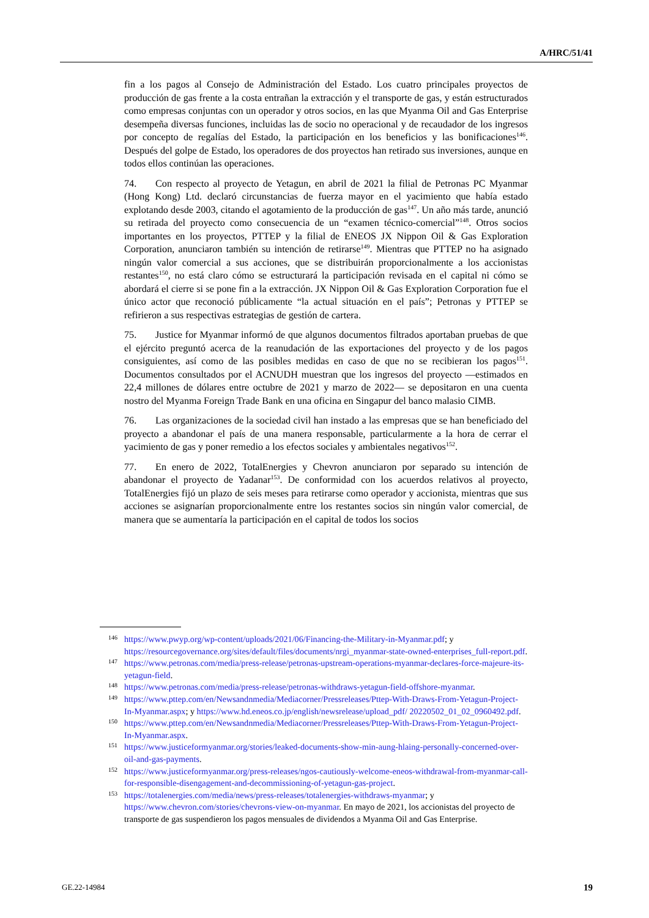A/HRC/51/41
fin a los pagos al Consejo de Administración del Estado. Los cuatro principales proyectos de producción de gas frente a la costa entrañan la extracción y el transporte de gas, y están estructurados como empresas conjuntas con un operador y otros socios, en las que Myanma Oil and Gas Enterprise desempeña diversas funciones, incluidas las de socio no operacional y de recaudador de los ingresos por concepto de regalías del Estado, la participación en los beneficios y las bonificaciones<sup>146</sup>. Después del golpe de Estado, los operadores de dos proyectos han retirado sus inversiones, aunque en todos ellos continúan las operaciones.
74. Con respecto al proyecto de Yetagun, en abril de 2021 la filial de Petronas PC Myanmar (Hong Kong) Ltd. declaró circunstancias de fuerza mayor en el yacimiento que había estado explotando desde 2003, citando el agotamiento de la producción de gas<sup>147</sup>. Un año más tarde, anunció su retirada del proyecto como consecuencia de un “examen técnico-comercial”<sup>148</sup>. Otros socios importantes en los proyectos, PTTEP y la filial de ENEOS JX Nippon Oil & Gas Exploration Corporation, anunciaron también su intención de retirarse<sup>149</sup>. Mientras que PTTEP no ha asignado ningún valor comercial a sus acciones, que se distribuirán proporcionalmente a los accionistas restantes<sup>150</sup>, no está claro cómo se estructurará la participación revisada en el capital ni cómo se abordará el cierre si se pone fin a la extracción. JX Nippon Oil & Gas Exploration Corporation fue el único actor que reconoció públicamente “la actual situación en el país”; Petronas y PTTEP se refirieron a sus respectivas estrategias de gestión de cartera.
75. Justice for Myanmar informó de que algunos documentos filtrados aportaban pruebas de que el ejército preguntó acerca de la reanudación de las exportaciones del proyecto y de los pagos consiguientes, así como de las posibles medidas en caso de que no se recibieran los pagos<sup>151</sup>. Documentos consultados por el ACNUDH muestran que los ingresos del proyecto —estimados en 22,4 millones de dólares entre octubre de 2021 y marzo de 2022— se depositaron en una cuenta nostro del Myanma Foreign Trade Bank en una oficina en Singapur del banco malasio CIMB.
76. Las organizaciones de la sociedad civil han instado a las empresas que se han beneficiado del proyecto a abandonar el país de una manera responsable, particularmente a la hora de cerrar el yacimiento de gas y poner remedio a los efectos sociales y ambientales negativos<sup>152</sup>.
77. En enero de 2022, TotalEnergies y Chevron anunciaron por separado su intención de abandonar el proyecto de Yadanar<sup>153</sup>. De conformidad con los acuerdos relativos al proyecto, TotalEnergies fijó un plazo de seis meses para retirarse como operador y accionista, mientras que sus acciones se asignarían proporcionalmente entre los restantes socios sin ningún valor comercial, de manera que se aumentaría la participación en el capital de todos los socios
146 https://www.pwyp.org/wp-content/uploads/2021/06/Financing-the-Military-in-Myanmar.pdf; y https://resourcegovernance.org/sites/default/files/documents/nrgi_myanmar-state-owned-enterprises_full-report.pdf.
147 https://www.petronas.com/media/press-release/petronas-upstream-operations-myanmar-declares-force-majeure-its-yetagun-field.
148 https://www.petronas.com/media/press-release/petronas-withdraws-yetagun-field-offshore-myanmar.
149 https://www.pttep.com/en/Newsandnmedia/Mediacorner/Pressreleases/Pttep-With-Draws-From-Yetagun-Project-In-Myanmar.aspx; y https://www.hd.eneos.co.jp/english/newsrelease/upload_pdf/ 20220502_01_02_0960492.pdf.
150 https://www.pttep.com/en/Newsandnmedia/Mediacorner/Pressreleases/Pttep-With-Draws-From-Yetagun-Project-In-Myanmar.aspx.
151 https://www.justiceformyanmar.org/stories/leaked-documents-show-min-aung-hlaing-personally-concerned-over-oil-and-gas-payments.
152 https://www.justiceformyanmar.org/press-releases/ngos-cautiously-welcome-eneos-withdrawal-from-myanmar-call-for-responsible-disengagement-and-decommissioning-of-yetagun-gas-project.
153 https://totalenergies.com/media/news/press-releases/totalenergies-withdraws-myanmar; y https://www.chevron.com/stories/chevrons-view-on-myanmar. En mayo de 2021, los accionistas del proyecto de transporte de gas suspendieron los pagos mensuales de dividendos a Myanma Oil and Gas Enterprise.
GE.22-14984 19